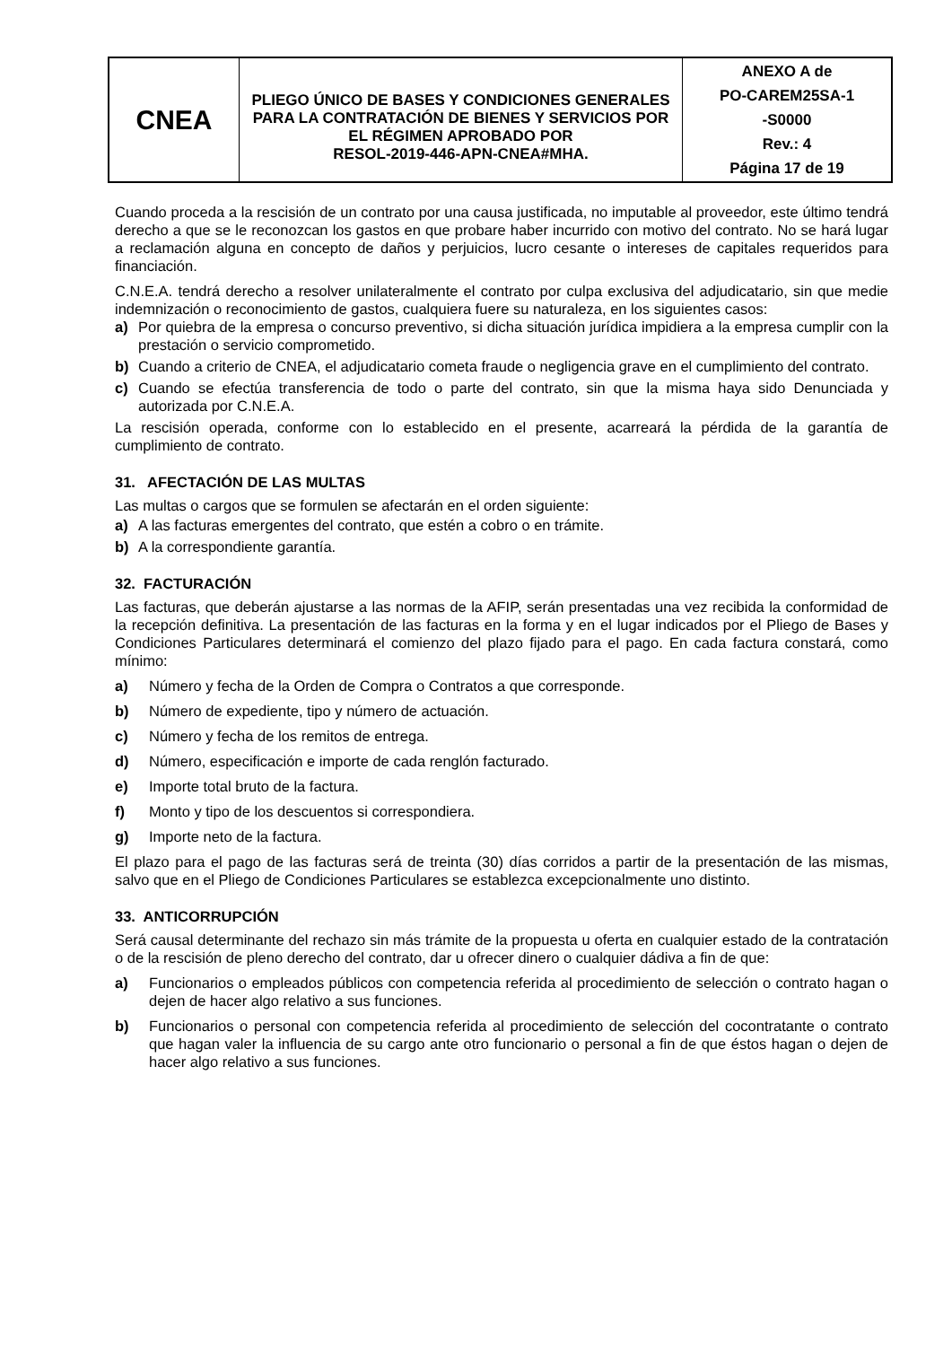| CNEA | PLIEGO ÚNICO DE BASES Y CONDICIONES GENERALES PARA LA CONTRATACIÓN DE BIENES Y SERVICIOS POR EL RÉGIMEN APROBADO POR RESOL-2019-446-APN-CNEA#MHA. | ANEXO A de PO-CAREM25SA-1 -S0000 Rev.: 4 Página 17 de 19 |
Cuando proceda a la rescisión de un contrato por una causa justificada, no imputable al proveedor, este último tendrá derecho a que se le reconozcan los gastos en que probare haber incurrido con motivo del contrato. No se hará lugar a reclamación alguna en concepto de daños y perjuicios, lucro cesante o intereses de capitales requeridos para financiación.
C.N.E.A. tendrá derecho a resolver unilateralmente el contrato por culpa exclusiva del adjudicatario, sin que medie indemnización o reconocimiento de gastos, cualquiera fuere su naturaleza, en los siguientes casos:
a) Por quiebra de la empresa o concurso preventivo, si dicha situación jurídica impidiera a la empresa cumplir con la prestación o servicio comprometido.
b) Cuando a criterio de CNEA, el adjudicatario cometa fraude o negligencia grave en el cumplimiento del contrato.
c) Cuando se efectúa transferencia de todo o parte del contrato, sin que la misma haya sido Denunciada y autorizada por C.N.E.A.
La rescisión operada, conforme con lo establecido en el presente, acarreará la pérdida de la garantía de cumplimiento de contrato.
31. AFECTACIÓN DE LAS MULTAS
Las multas o cargos que se formulen se afectarán en el orden siguiente:
a) A las facturas emergentes del contrato, que estén a cobro o en trámite.
b) A la correspondiente garantía.
32. FACTURACIÓN
Las facturas, que deberán ajustarse a las normas de la AFIP, serán presentadas una vez recibida la conformidad de la recepción definitiva. La presentación de las facturas en la forma y en el lugar indicados por el Pliego de Bases y Condiciones Particulares determinará el comienzo del plazo fijado para el pago. En cada factura constará, como mínimo:
a) Número y fecha de la Orden de Compra o Contratos a que corresponde.
b) Número de expediente, tipo y número de actuación.
c) Número y fecha de los remitos de entrega.
d) Número, especificación e importe de cada renglón facturado.
e) Importe total bruto de la factura.
f) Monto y tipo de los descuentos si correspondiera.
g) Importe neto de la factura.
El plazo para el pago de las facturas será de treinta (30) días corridos a partir de la presentación de las mismas, salvo que en el Pliego de Condiciones Particulares se establezca excepcionalmente uno distinto.
33. ANTICORRUPCIÓN
Será causal determinante del rechazo sin más trámite de la propuesta u oferta en cualquier estado de la contratación o de la rescisión de pleno derecho del contrato, dar u ofrecer dinero o cualquier dádiva a fin de que:
a) Funcionarios o empleados públicos con competencia referida al procedimiento de selección o contrato hagan o dejen de hacer algo relativo a sus funciones.
b) Funcionarios o personal con competencia referida al procedimiento de selección del cocontratante o contrato que hagan valer la influencia de su cargo ante otro funcionario o personal a fin de que éstos hagan o dejen de hacer algo relativo a sus funciones.